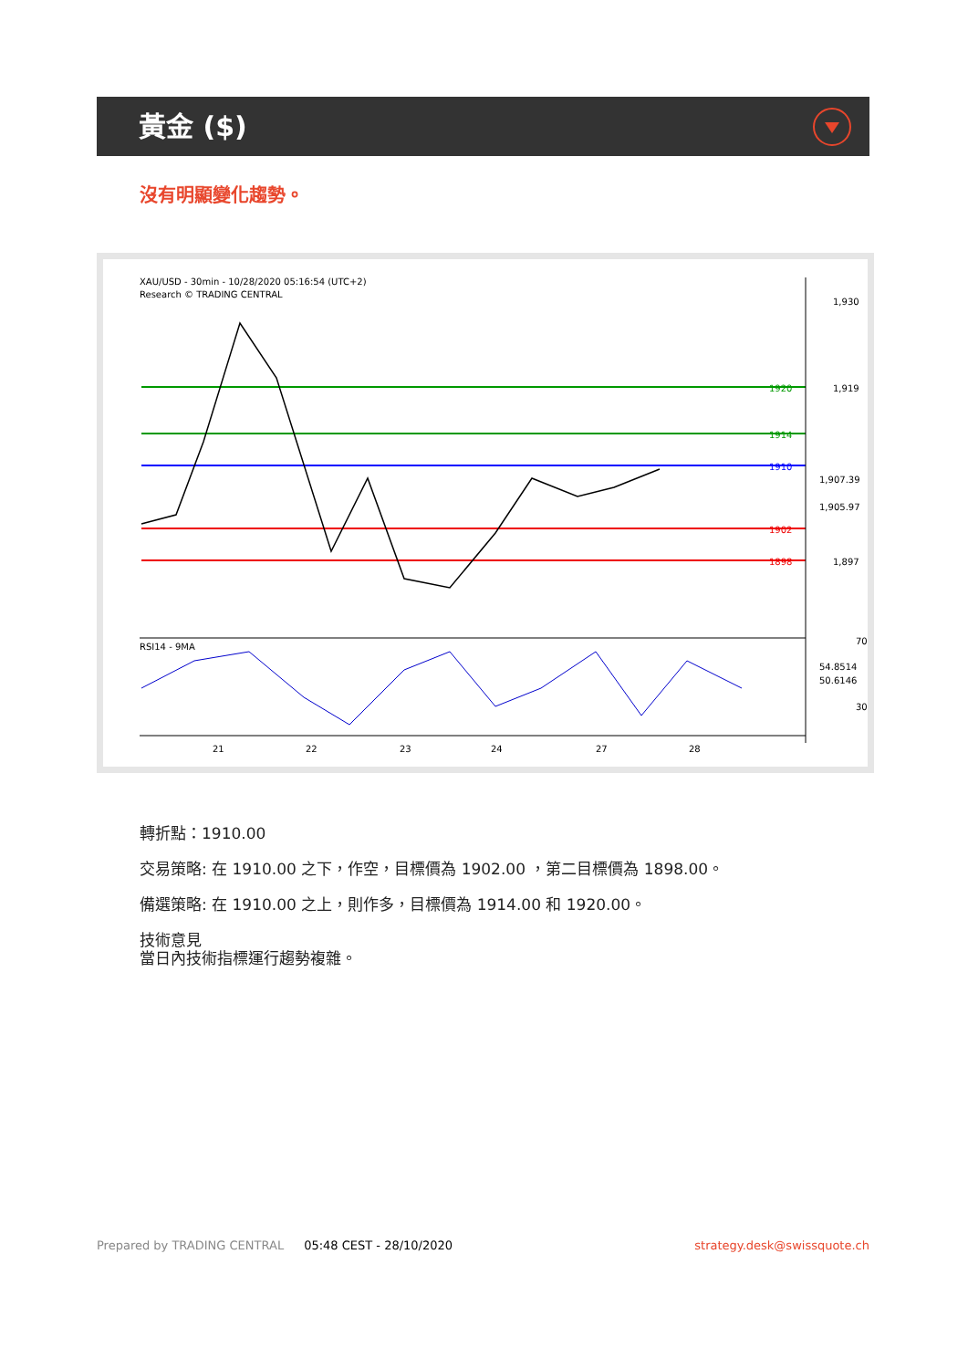黃金 ($)
沒有明顯變化趨勢。
XAU/USD - 30min - 10/28/2020 05:16:54 (UTC+2)
Research © TRADING CENTRAL
RSI14 - 9MA
1,930
1,919
1,897
1920
1914
1910
1902
1898
70
30
1,907.39
1,905.97
54.8514
50.6146
21
22
23
24
27
28
轉折點：1910.00
交易策略: 在 1910.00 之下，作空，目標價為 1902.00 ，第二目標價為 1898.00。
備選策略: 在 1910.00 之上，則作多，目標價為 1914.00 和 1920.00。
技術意見
當日內技術指標運行趨勢複雜。
Prepared by TRADING CENTRAL 05:48 CEST - 28/10/2020 strategy.desk@swissquote.ch